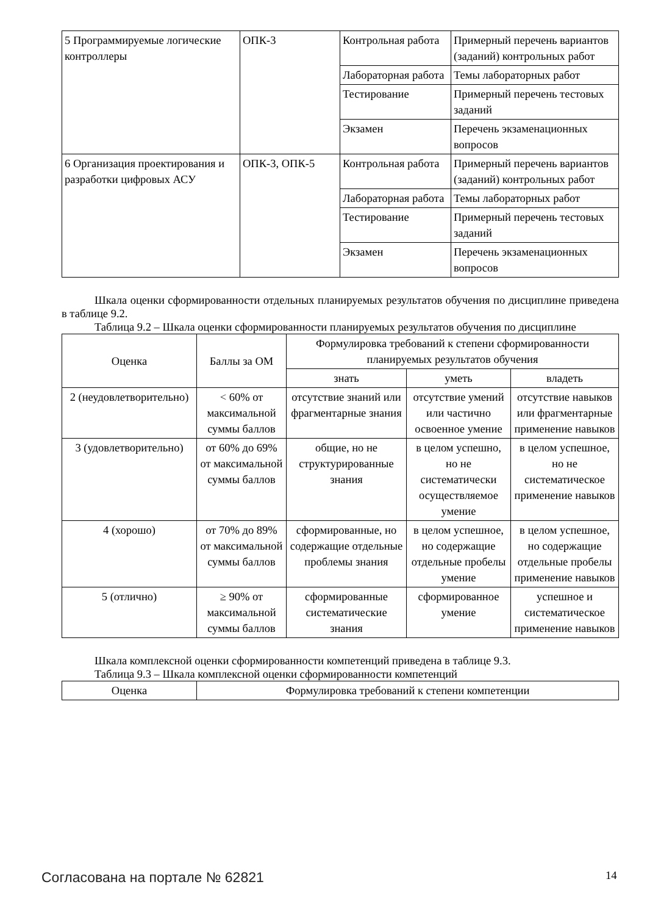| 5 Программируемые логические контроллеры | ОПК-3 | Контрольная работа | Примерный перечень вариантов (заданий) контрольных работ |
| | | Лабораторная работа | Темы лабораторных работ |
| | | Тестирование | Примерный перечень тестовых заданий |
| | | Экзамен | Перечень экзаменационных вопросов |
| 6 Организация проектирования и разработки цифровых АСУ | ОПК-3, ОПК-5 | Контрольная работа | Примерный перечень вариантов (заданий) контрольных работ |
| | | Лабораторная работа | Темы лабораторных работ |
| | | Тестирование | Примерный перечень тестовых заданий |
| | | Экзамен | Перечень экзаменационных вопросов |
Шкала оценки сформированности отдельных планируемых результатов обучения по дисциплине приведена в таблице 9.2.
Таблица 9.2 – Шкала оценки сформированности планируемых результатов обучения по дисциплине
| Оценка | Баллы за ОМ | Формулировка требований к степени сформированности планируемых результатов обучения | | |
| --- | --- | --- | --- | --- |
| | | знать | уметь | владеть |
| 2 (неудовлетворительно) | < 60% от максимальной суммы баллов | отсутствие знаний или фрагментарные знания | отсутствие умений или частично освоенное умение | отсутствие навыков или фрагментарные применение навыков |
| 3 (удовлетворительно) | от 60% до 69% от максимальной суммы баллов | общие, но не структурированные знания | в целом успешно, но не систематически осуществляемое умение | в целом успешное, но не систематическое применение навыков |
| 4 (хорошо) | от 70% до 89% от максимальной суммы баллов | сформированные, но содержащие отдельные проблемы знания | в целом успешное, но содержащие отдельные пробелы умение | в целом успешное, но содержащие отдельные пробелы применение навыков |
| 5 (отлично) | ≥ 90% от максимальной суммы баллов | сформированные систематические знания | сформированное умение | успешное и систематическое применение навыков |
Шкала комплексной оценки сформированности компетенций приведена в таблице 9.3.
Таблица 9.3 – Шкала комплексной оценки сформированности компетенций
| Оценка | Формулировка требований к степени компетенции |
| --- | --- |
Согласована на портале № 62821 14